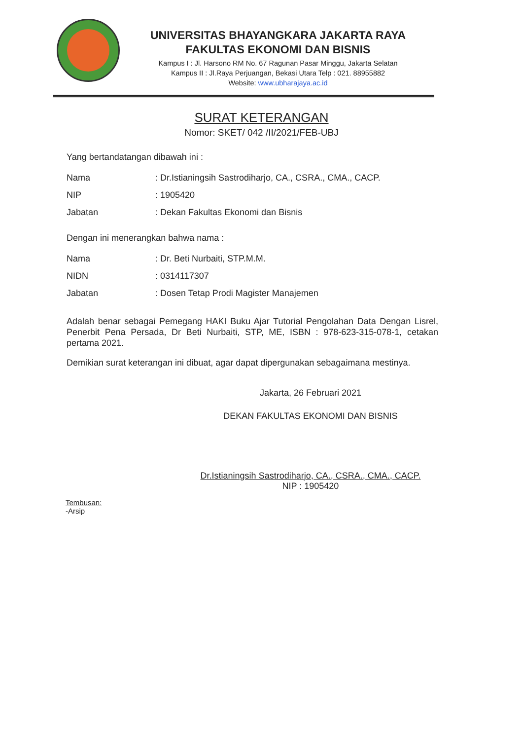UNIVERSITAS BHAYANGKARA JAKARTA RAYA
FAKULTAS EKONOMI DAN BISNIS
Kampus I : Jl. Harsono RM No. 67 Ragunan Pasar Minggu, Jakarta Selatan
Kampus II : Jl.Raya Perjuangan, Bekasi Utara Telp : 021. 88955882
Website: www.ubharajaya.ac.id
SURAT KETERANGAN
Nomor: SKET/ 042 /II/2021/FEB-UBJ
Yang bertandatangan dibawah ini :
| Nama | : Dr.Istianingsih Sastrodiharjo, CA., CSRA., CMA., CACP. |
| NIP | : 1905420 |
| Jabatan | : Dekan Fakultas Ekonomi dan Bisnis |
Dengan ini menerangkan bahwa nama :
| Nama | : Dr. Beti Nurbaiti, STP.M.M. |
| NIDN | : 0314117307 |
| Jabatan | : Dosen Tetap Prodi Magister Manajemen |
Adalah benar sebagai Pemegang HAKI Buku Ajar Tutorial Pengolahan Data Dengan Lisrel, Penerbit Pena Persada, Dr Beti Nurbaiti, STP, ME, ISBN : 978-623-315-078-1, cetakan pertama 2021.
Demikian surat keterangan ini dibuat, agar dapat dipergunakan sebagaimana mestinya.
Jakarta, 26 Februari 2021
DEKAN FAKULTAS EKONOMI DAN BISNIS
Dr.Istianingsih Sastrodiharjo, CA., CSRA., CMA., CACP.
NIP : 1905420
Tembusan:
-Arsip